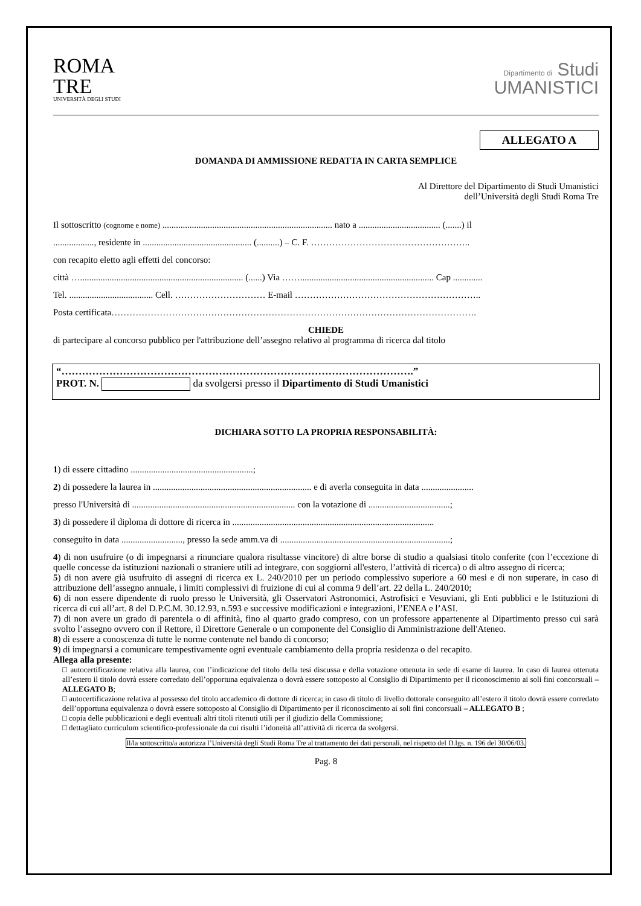ROMA
TRE
UNIVERSITÀ DEGLI STUDI
Dipartimento di Studi
UMANISTICI
ALLEGATO A
DOMANDA DI AMMISSIONE REDATTA IN CARTA SEMPLICE
Al Direttore del Dipartimento di Studi Umanistici
dell’Università degli Studi Roma Tre
Il sottoscritto (cognome e nome) ........................................................................... nato a .................................... (.......) il
.................., residente in ................................................ (..........) – C. F. ……………………………………………..
con recapito eletto agli effetti del concorso:
città …........................................................................ (......) Via ……........................................................... Cap .............
Tel. ..................................... Cell. ………………………… E-mail ……………………………………………………..
Posta certificata………………………………………………………………………………………………………….
CHIEDE
di partecipare al concorso pubblico per l'attribuzione dell’assegno relativo al programma di ricerca dal titolo
“………………………………………………………………………………………….”
PROT. N. da svolgersi presso il Dipartimento di Studi Umanistici
DICHIARA SOTTO LA PROPRIA RESPONSABILITÀ:
1) di essere cittadino ......................................................;
2) di possedere la laurea in ...................................................................... e di averla conseguita in data .......................
presso l'Università di ........................................................................ con la votazione di ....................................;
3) di possedere il diploma di dottore di ricerca in .........................................................................................
conseguito in data ..........................., presso la sede amm.va di ...........................................................................;
4) di non usufruire (o di impegnarsi a rinunciare qualora risultasse vincitore) di altre borse di studio a qualsiasi titolo conferite (con l’eccezione di quelle concesse da istituzioni nazionali o straniere utili ad integrare, con soggiorni all'estero, l’attività di ricerca) o di altro assegno di ricerca;
5) di non avere già usufruito di assegni di ricerca ex L. 240/2010 per un periodo complessivo superiore a 60 mesi e di non superare, in caso di attribuzione dell’assegno annuale, i limiti complessivi di fruizione di cui al comma 9 dell’art. 22 della L. 240/2010;
6) di non essere dipendente di ruolo presso le Università, gli Osservatori Astronomici, Astrofisici e Vesuviani, gli Enti pubblici e le Istituzioni di ricerca di cui all’art. 8 del D.P.C.M. 30.12.93, n.593 e successive modificazioni e integrazioni, l’ENEA e l’ASI.
7) di non avere un grado di parentela o di affinità, fino al quarto grado compreso, con un professore appartenente al Dipartimento presso cui sarà svolto l’assegno ovvero con il Rettore, il Direttore Generale o un componente del Consiglio di Amministrazione dell'Ateneo.
8) di essere a conoscenza di tutte le norme contenute nel bando di concorso;
9) di impegnarsi a comunicare tempestivamente ogni eventuale cambiamento della propria residenza o del recapito.
Allega alla presente:
□ autocertificazione relativa alla laurea, con l’indicazione del titolo della tesi discussa e della votazione ottenuta in sede di esame di laurea. In caso di laurea ottenuta all’estero il titolo dovrà essere corredato dell’opportuna equivalenza o dovrà essere sottoposto al Consiglio di Dipartimento per il riconoscimento ai soli fini concorsuali – ALLEGATO B;
□ autocertificazione relativa al possesso del titolo accademico di dottore di ricerca; in caso di titolo di livello dottorale conseguito all’estero il titolo dovrà essere corredato dell’opportuna equivalenza o dovrà essere sottoposto al Consiglio di Dipartimento per il riconoscimento ai soli fini concorsuali – ALLEGATO B ;
□ copia delle pubblicazioni e degli eventuali altri titoli ritenuti utili per il giudizio della Commissione;
□ dettagliato curriculum scientifico-professionale da cui risulti l’idoneità all’attività di ricerca da svolgersi.
Il/la sottoscritto/a autorizza l’Università degli Studi Roma Tre al trattamento dei dati personali, nel rispetto del D.lgs. n. 196 del 30/06/03.
Pag. 8